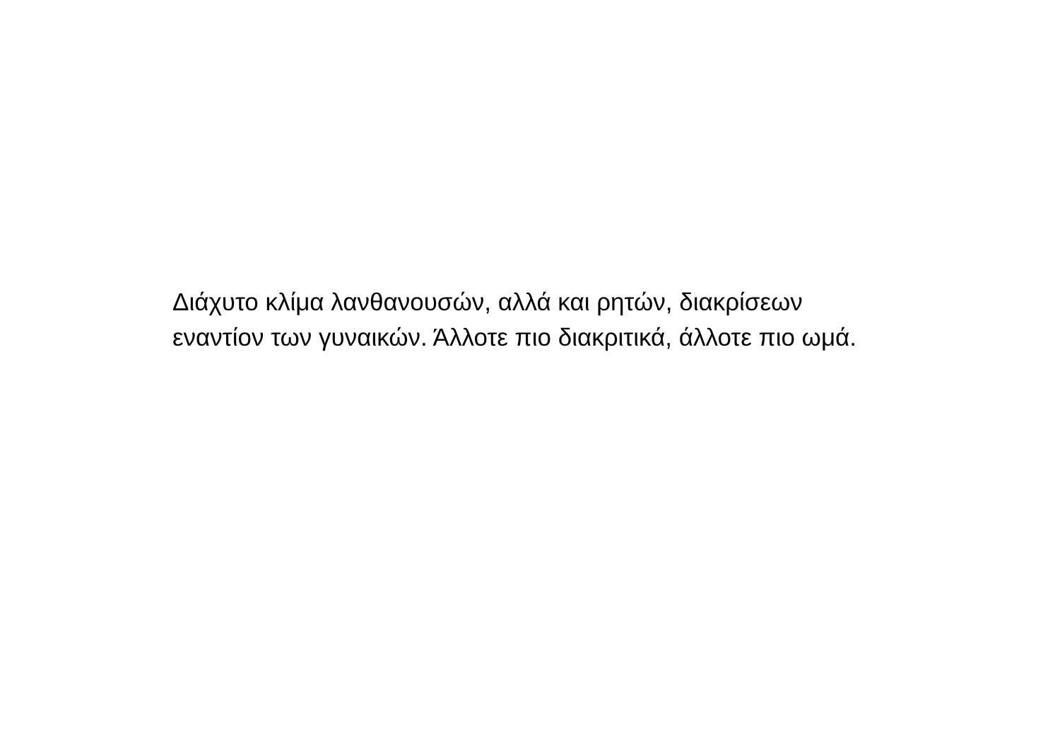Διάχυτο κλίμα λανθανουσών, αλλά και ρητών, διακρίσεων εναντίον των γυναικών. Άλλοτε πιο διακριτικά, άλλοτε πιο ωμά.